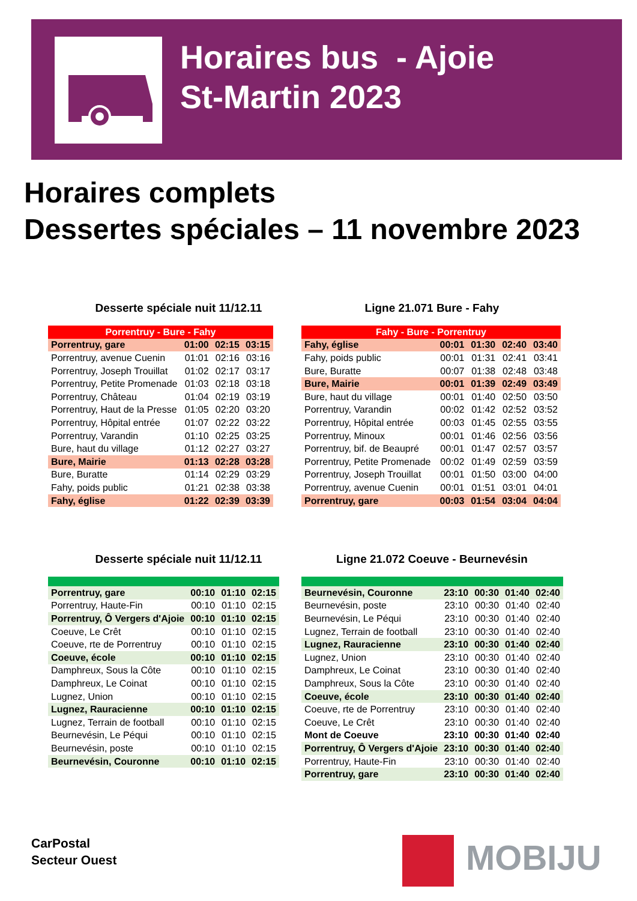Horaires bus - Ajoie
St-Martin 2023
Horaires complets
Dessertes spéciales – 11 novembre 2023
Desserte spéciale nuit 11/12.11
| Porrentruy - Bure - Fahy | | | |
| Porrentruy, gare | 01:00 | 02:15 | 03:15 |
| Porrentruy, avenue Cuenin | 01:01 | 02:16 | 03:16 |
| Porrentruy, Joseph Trouillat | 01:02 | 02:17 | 03:17 |
| Porrentruy, Petite Promenade | 01:03 | 02:18 | 03:18 |
| Porrentruy, Château | 01:04 | 02:19 | 03:19 |
| Porrentruy, Haut de la Presse | 01:05 | 02:20 | 03:20 |
| Porrentruy, Hôpital entrée | 01:07 | 02:22 | 03:22 |
| Porrentruy, Varandin | 01:10 | 02:25 | 03:25 |
| Bure, haut du village | 01:12 | 02:27 | 03:27 |
| Bure, Mairie | 01:13 | 02:28 | 03:28 |
| Bure, Buratte | 01:14 | 02:29 | 03:29 |
| Fahy, poids public | 01:21 | 02:38 | 03:38 |
| Fahy, église | 01:22 | 02:39 | 03:39 |
Ligne 21.071 Bure - Fahy
| Fahy - Bure - Porrentruy | | | | |
| Fahy, église | 00:01 | 01:30 | 02:40 | 03:40 |
| Fahy, poids public | 00:01 | 01:31 | 02:41 | 03:41 |
| Bure, Buratte | 00:07 | 01:38 | 02:48 | 03:48 |
| Bure, Mairie | 00:01 | 01:39 | 02:49 | 03:49 |
| Bure, haut du village | 00:01 | 01:40 | 02:50 | 03:50 |
| Porrentruy, Varandin | 00:02 | 01:42 | 02:52 | 03:52 |
| Porrentruy, Hôpital entrée | 00:03 | 01:45 | 02:55 | 03:55 |
| Porrentruy, Minoux | 00:01 | 01:46 | 02:56 | 03:56 |
| Porrentruy, bif. de Beaupré | 00:01 | 01:47 | 02:57 | 03:57 |
| Porrentruy, Petite Promenade | 00:02 | 01:49 | 02:59 | 03:59 |
| Porrentruy, Joseph Trouillat | 00:01 | 01:50 | 03:00 | 04:00 |
| Porrentruy, avenue Cuenin | 00:01 | 01:51 | 03:01 | 04:01 |
| Porrentruy, gare | 00:03 | 01:54 | 03:04 | 04:04 |
Desserte spéciale nuit 11/12.11
| Porrentruy, gare | 00:10 | 01:10 | 02:15 |
| Porrentruy, Haute-Fin | 00:10 | 01:10 | 02:15 |
| Porrentruy, Ô Vergers d'Ajoie | 00:10 | 01:10 | 02:15 |
| Coeuve, Le Crêt | 00:10 | 01:10 | 02:15 |
| Coeuve, rte de Porrentruy | 00:10 | 01:10 | 02:15 |
| Coeuve, école | 00:10 | 01:10 | 02:15 |
| Damphreux, Sous la Côte | 00:10 | 01:10 | 02:15 |
| Damphreux, Le Coinat | 00:10 | 01:10 | 02:15 |
| Lugnez, Union | 00:10 | 01:10 | 02:15 |
| Lugnez, Rauracienne | 00:10 | 01:10 | 02:15 |
| Lugnez, Terrain de football | 00:10 | 01:10 | 02:15 |
| Beurnevésin, Le Péqui | 00:10 | 01:10 | 02:15 |
| Beurnevésin, poste | 00:10 | 01:10 | 02:15 |
| Beurnevésin, Couronne | 00:10 | 01:10 | 02:15 |
Ligne 21.072 Coeuve - Beurnevésin
| Beurnevésin, Couronne | 23:10 | 00:30 | 01:40 | 02:40 |
| Beurnevésin, poste | 23:10 | 00:30 | 01:40 | 02:40 |
| Beurnevésin, Le Péqui | 23:10 | 00:30 | 01:40 | 02:40 |
| Lugnez, Terrain de football | 23:10 | 00:30 | 01:40 | 02:40 |
| Lugnez, Rauracienne | 23:10 | 00:30 | 01:40 | 02:40 |
| Lugnez, Union | 23:10 | 00:30 | 01:40 | 02:40 |
| Damphreux, Le Coinat | 23:10 | 00:30 | 01:40 | 02:40 |
| Damphreux, Sous la Côte | 23:10 | 00:30 | 01:40 | 02:40 |
| Coeuve, école | 23:10 | 00:30 | 01:40 | 02:40 |
| Coeuve, rte de Porrentruy | 23:10 | 00:30 | 01:40 | 02:40 |
| Coeuve, Le Crêt | 23:10 | 00:30 | 01:40 | 02:40 |
| Mont de Coeuve | 23:10 | 00:30 | 01:40 | 02:40 |
| Porrentruy, Ô Vergers d'Ajoie | 23:10 | 00:30 | 01:40 | 02:40 |
| Porrentruy, Haute-Fin | 23:10 | 00:30 | 01:40 | 02:40 |
| Porrentruy, gare | 23:10 | 00:30 | 01:40 | 02:40 |
CarPostal
Secteur Ouest
MOBIJU